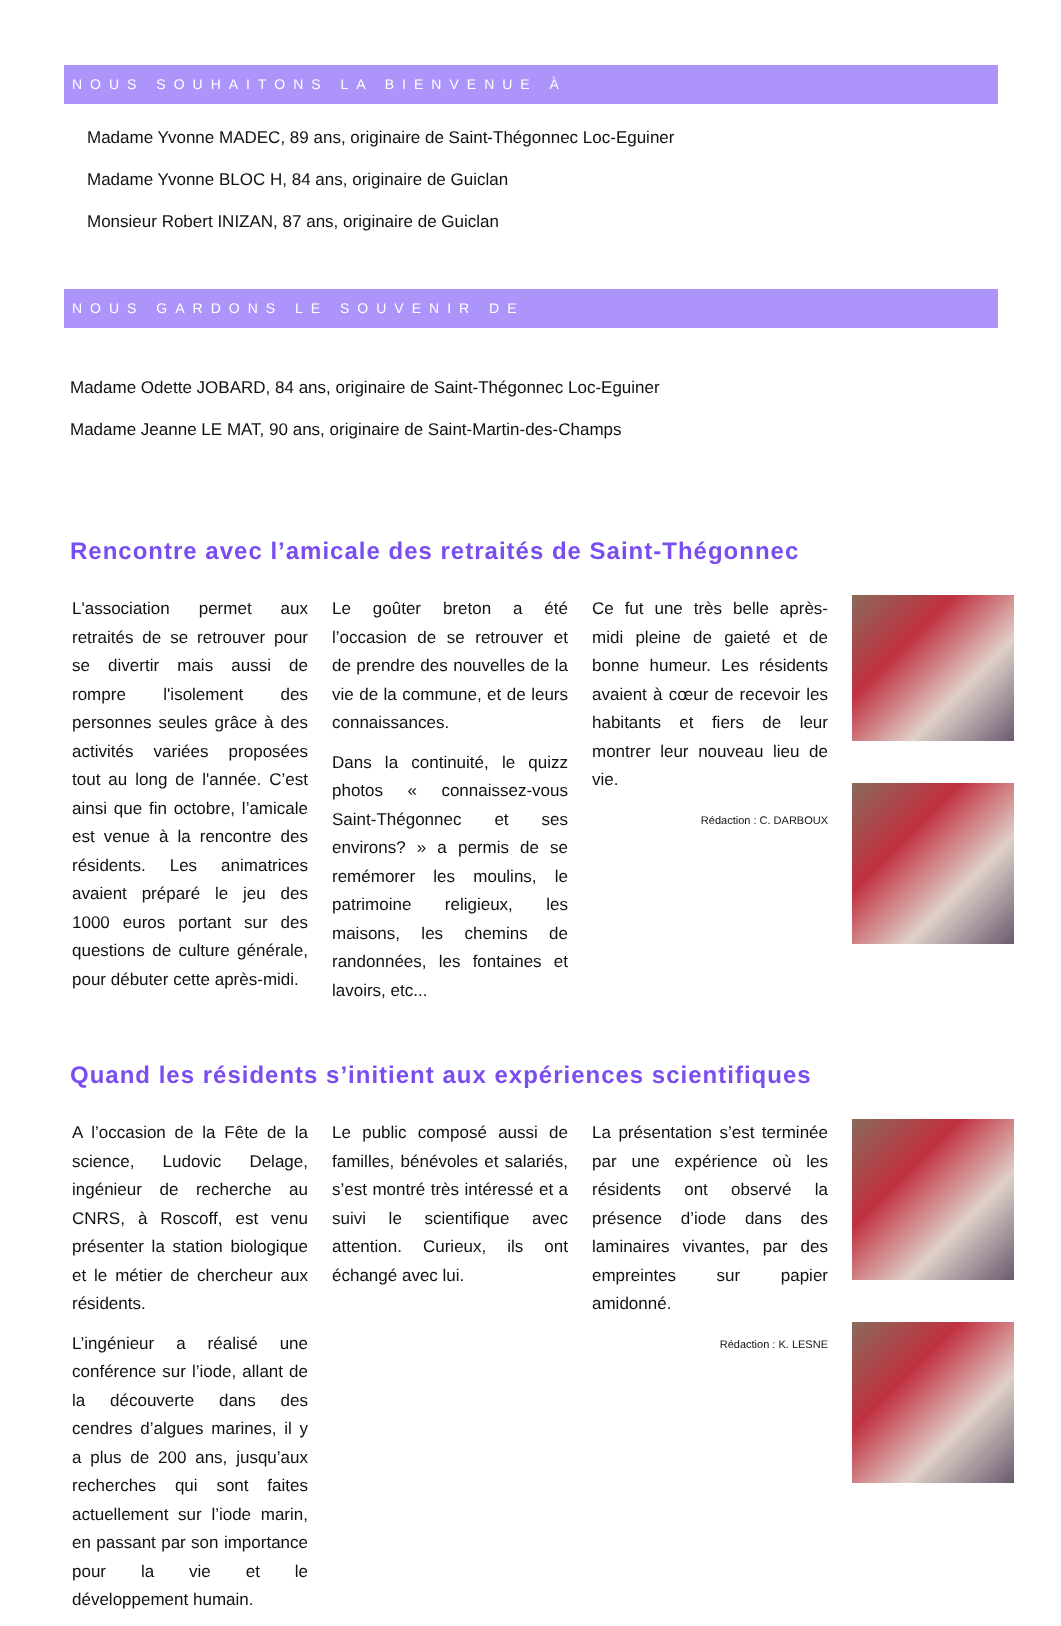NOUS SOUHAITONS LA BIENVENUE À
Madame Yvonne MADEC, 89 ans, originaire de Saint-Thégonnec Loc-Eguiner
Madame Yvonne BLOC H, 84 ans, originaire de Guiclan
Monsieur Robert INIZAN, 87 ans, originaire de Guiclan
NOUS GARDONS LE SOUVENIR DE
Madame Odette JOBARD, 84 ans, originaire de Saint-Thégonnec Loc-Eguiner
Madame Jeanne LE MAT, 90 ans, originaire de Saint-Martin-des-Champs
Rencontre avec l’amicale des retraités de Saint-Thégonnec
L'association permet aux retraités de se retrouver pour se divertir mais aussi de rompre l'isolement des personnes seules grâce à des activités variées proposées tout au long de l'année. C’est ainsi que fin octobre, l’amicale est venue à la rencontre des résidents. Les animatrices avaient préparé le jeu des 1000 euros portant sur des questions de culture générale, pour débuter cette après-midi.
Le goûter breton a été l’occasion de se retrouver et de prendre des nouvelles de la vie de la commune, et de leurs connaissances.
Dans la continuité, le quizz photos « connaissez-vous Saint-Thégonnec et ses environs? » a permis de se remémorer les moulins, le patrimoine religieux, les maisons, les chemins de randonnées, les fontaines et lavoirs, etc...
Ce fut une très belle après-midi pleine de gaieté et de bonne humeur. Les résidents avaient à cœur de recevoir les habitants et fiers de leur montrer leur nouveau lieu de vie.
Rédaction : C. DARBOUX
Quand les résidents s’initient aux expériences scientifiques
A l’occasion de la Fête de la science, Ludovic Delage, ingénieur de recherche au CNRS, à Roscoff, est venu présenter la station biologique et le métier de chercheur aux résidents.
L’ingénieur a réalisé une conférence sur l’iode, allant de la découverte dans des cendres d’algues marines, il y a plus de 200 ans, jusqu’aux recherches qui sont faites actuellement sur l’iode marin, en passant par son importance pour la vie et le développement humain.
Le public composé aussi de familles, bénévoles et salariés, s’est montré très intéressé et a suivi le scientifique avec attention. Curieux, ils ont échangé avec lui.
La présentation s’est terminée par une expérience où les résidents ont observé la présence d’iode dans des laminaires vivantes, par des empreintes sur papier amidonné.
Rédaction : K. LESNE